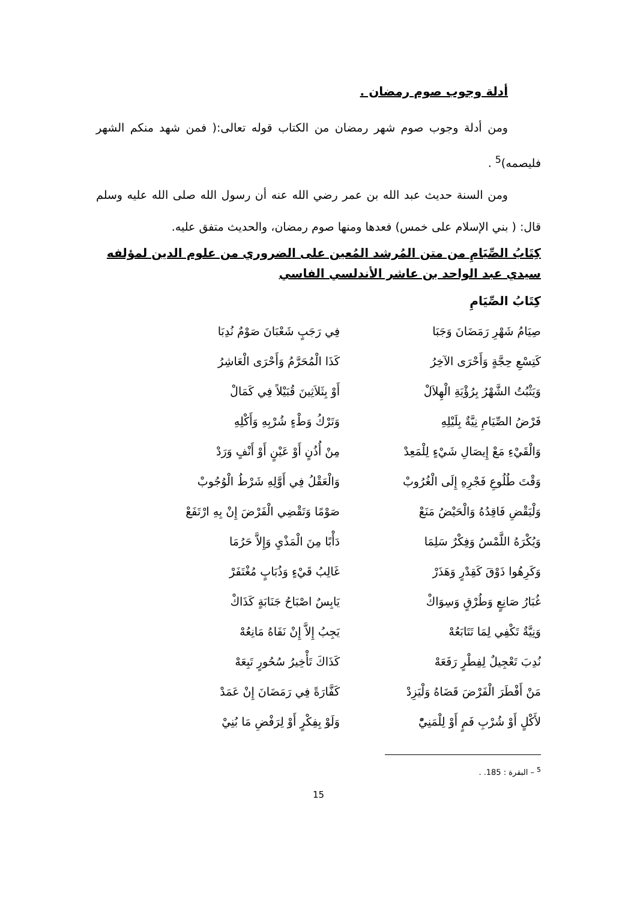أدلة وجوب صوم رمضان .
ومن أدلة وجوب صوم شهر رمضان من الكتاب قوله تعالى:( فمن شهد منكم الشهر فليصمه)<sup>5</sup> .
ومن السنة حديث عبد الله بن عمر رضي الله عنه أن رسول الله صلى الله عليه وسلم قال: ( بني الإسلام على خمس) فعدها ومنها صوم رمضان، والحديث متفق عليه.
كِتَابُ الصِّيَامِ من متن المُرشد المُعين على الضروري من علوم الدين لمؤلفه سيدي عبد الواحد بن عاشر الأندلسي الفاسي
كِتَابُ الصِّيَامِ
صِيَامُ شَهْرِ رَمَضَانَ وَجَبَا فِي رَجَبٍ شَعْبَانَ صَوْمٌ نُدِبَا
كَتِسْعِ حِجَّةٍ وَأَحْرَى الآخِرُ كَذَا الْمُحَرَّمُ وَأَحْرَى الْعَاشِرُ
وَيَثْبُتُ الشَّهْرُ بِرُؤْيَةِ الْهِلاَلْ أَوْ بِثَلاَثِينَ قُبَيْلاً فِي كَمَالْ
فَرْضُ الصِّيَامِ نِيَّةٌ بِلَيْلِهِ وَتَرْكُ وَطْءٍ شُرْبِهِ وَأَكْلِهِ
وَالْقَيْءِ مَعْ إِيصَالِ شَيْءٍ لِلْمَعِدْ مِنْ أُذُنٍ أَوْ عَيْنٍ أَوْ أَنْفٍ وَرَدْ
وَقْتَ طُلُوعِ فَجْرِهِ إِلَى الْغُرُوبْ وَالْعَقْلُ فِي أَوَّلِهِ شَرْطُ الْوُجُوبْ
وَلْيَقْضِ فَاقِدُهُ وَالْحَيْضُ مَنَعْ صَوْمًا وَتَقْضِي الْفَرْضَ إِنْ بِهِ ارْتَفَعْ
وَيُكْرَهُ اللَّمْسُ وَفِكْرٌ سَلِمَا دَأْبًا مِنَ الْمَذْيِ وَإِلاَّ حَرُمَا
وَكَرِهُوا ذَوْقَ كَقِدْرٍ وَهَذَرْ غَالِبُ قَيْءٍ وَذُبَابٍ مُغْتَفَرْ
غُبَارُ صَانِعٍ وَطُرْقٍ وَسِوَاكْ يَابِسٌ اصْبَاحُ جَنَابَةٍ كَذَاكْ
وَنِيَّةٌ تَكْفِي لِمَا تَتَابَعُهْ يَجِبُ إِلاَّ إِنْ نَفَاهُ مَانِعُهْ
نُدِبَ تَعْجِيلٌ لِفِطْرٍ رَفَعَهْ كَذَاكَ تَأْخِيرُ سُحُورٍ تَبِعَهْ
مَنْ أَفْطَرَ الْفَرْضَ قَضَاهُ وَلْيَزِدْ كَفَّارَةً فِي رَمَضَانَ إِنْ عَمَدْ
لأَكْلٍ أَوْ شُرْبِ فَمٍ أَوْ لِلْمَنِيّْ وَلَوْ بِفِكْرٍ أَوْ لِرَفْضِ مَا بُنِيْ
<sup>5</sup> – البقرة : 185. .
15